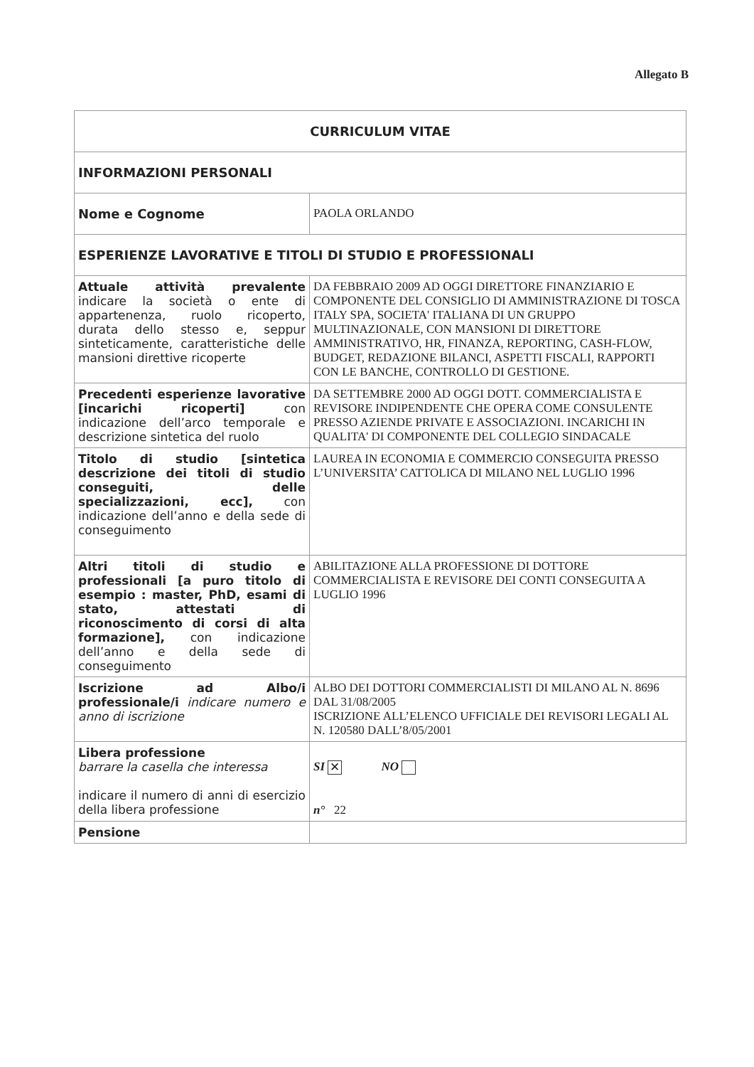Allegato B
| CURRICULUM VITAE | |
| INFORMAZIONI PERSONALI | |
| Nome e Cognome | PAOLA ORLANDO |
| ESPERIENZE LAVORATIVE E TITOLI DI STUDIO E PROFESSIONALI | |
| Attuale attività prevalente indicare la società o ente di appartenenza, ruolo ricoperto, durata dello stesso e, seppur sinteticamente, caratteristiche delle mansioni direttive ricoperte | DA FEBBRAIO 2009 AD OGGI DIRETTORE FINANZIARIO E COMPONENTE DEL CONSIGLIO DI AMMINISTRAZIONE DI TOSCA ITALY SPA, SOCIETA' ITALIANA DI UN GRUPPO MULTINAZIONALE, CON MANSIONI DI DIRETTORE AMMINISTRATIVO, HR, FINANZA, REPORTING, CASH-FLOW, BUDGET, REDAZIONE BILANCI, ASPETTI FISCALI, RAPPORTI CON LE BANCHE, CONTROLLO DI GESTIONE. |
| Precedenti esperienze lavorative [incarichi ricoperti] con indicazione dell’arco temporale e descrizione sintetica del ruolo | DA SETTEMBRE 2000 AD OGGI DOTT. COMMERCIALISTA E REVISORE INDIPENDENTE CHE OPERA COME CONSULENTE PRESSO AZIENDE PRIVATE E ASSOCIAZIONI. INCARICHI IN QUALITA' DI COMPONENTE DEL COLLEGIO SINDACALE |
| Titolo di studio [sintetica descrizione dei titoli di studio conseguiti, delle specializzazioni, ecc], con indicazione dell’anno e della sede di conseguimento | LAUREA IN ECONOMIA E COMMERCIO CONSEGUITA PRESSO L’UNIVERSITA’ CATTOLICA DI MILANO NEL LUGLIO 1996 |
| Altri titoli di studio e professionali [a puro titolo di esempio : master, PhD, esami di stato, attestati di riconoscimento di corsi di alta formazione], con indicazione dell’anno e della sede di conseguimento | ABILITAZIONE ALLA PROFESSIONE DI DOTTORE COMMERCIALISTA E REVISORE DEI CONTI CONSEGUITA A LUGLIO 1996 |
| Iscrizione ad Albo/i professionale/i indicare numero e anno di iscrizione | ALBO DEI DOTTORI COMMERCIALISTI DI MILANO AL N. 8696 DAL 31/08/2005 ISCRIZIONE ALL’ELENCO UFFICIALE DEI REVISORI LEGALI AL N. 120580 DALL’8/05/2001 |
| Libera professione barrare la casella che interessa indicare il numero di anni di esercizio della libera professione | SI ✕ NO n° 22 |
| Pensione | |